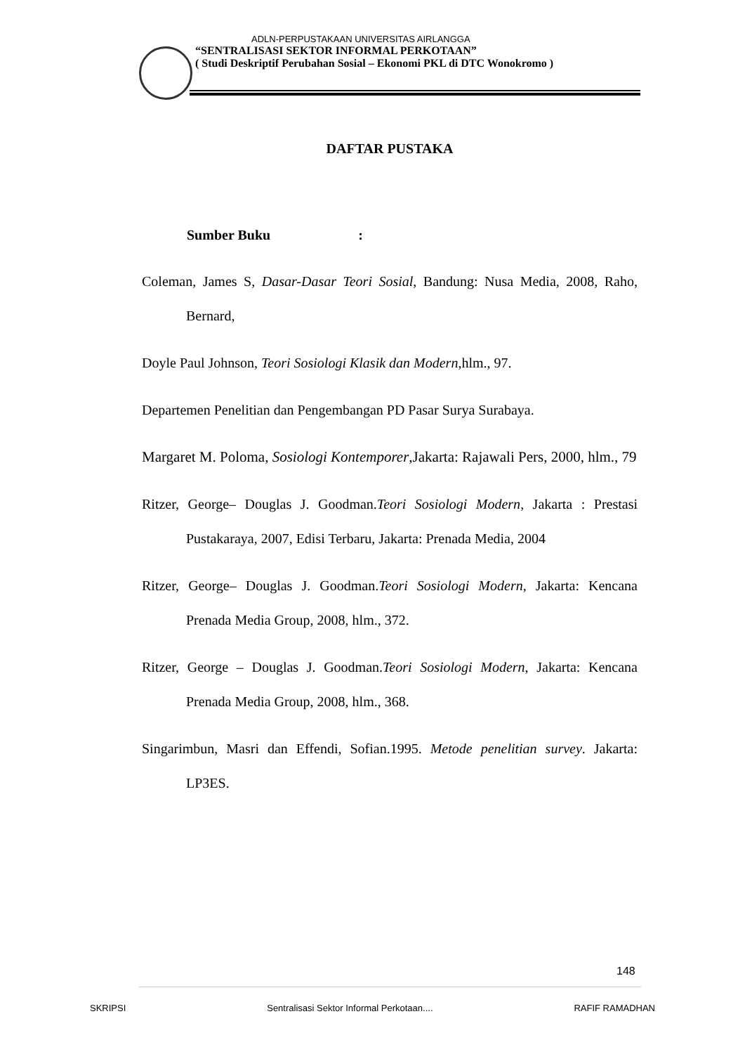ADLN-PERPUSTAKAAN UNIVERSITAS AIRLANGGA
“SENTRALISASI SEKTOR INFORMAL PERKOTAAN”
( Studi Deskriptif Perubahan Sosial – Ekonomi PKL di DTC Wonokromo )
DAFTAR PUSTAKA
Sumber Buku :
Coleman, James S, Dasar-Dasar Teori Sosial, Bandung: Nusa Media, 2008, Raho, Bernard,
Doyle Paul Johnson, Teori Sosiologi Klasik dan Modern,hlm., 97.
Departemen Penelitian dan Pengembangan PD Pasar Surya Surabaya.
Margaret M. Poloma, Sosiologi Kontemporer,Jakarta: Rajawali Pers, 2000, hlm., 79
Ritzer, George– Douglas J. Goodman.Teori Sosiologi Modern, Jakarta : Prestasi Pustakaraya, 2007, Edisi Terbaru, Jakarta: Prenada Media, 2004
Ritzer, George– Douglas J. Goodman.Teori Sosiologi Modern, Jakarta: Kencana Prenada Media Group, 2008, hlm., 372.
Ritzer, George – Douglas J. Goodman.Teori Sosiologi Modern, Jakarta: Kencana Prenada Media Group, 2008, hlm., 368.
Singarimbun, Masri dan Effendi, Sofian.1995. Metode penelitian survey. Jakarta: LP3ES.
148
SKRIPSI Sentralisasi Sektor Informal Perkotaan.... RAFIF RAMADHAN